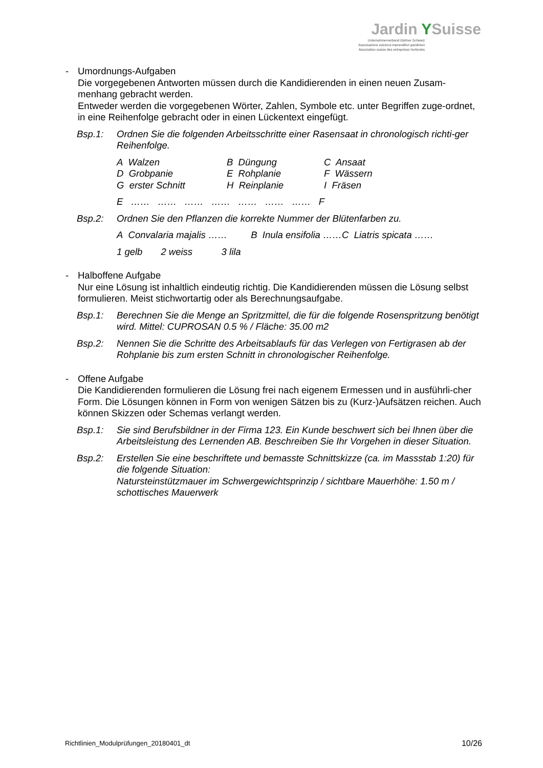Jardin YSuisse
Unternehmerverband Gärtner Schweiz
Associazione svizzera imprenditori giardinieri
Association suisse des entreprises horticoles
- Umordnungs-Aufgaben
Die vorgegebenen Antworten müssen durch die Kandidierenden in einen neuen Zusam-menhang gebracht werden.
Entweder werden die vorgegebenen Wörter, Zahlen, Symbole etc. unter Begriffen zuge-ordnet, in eine Reihenfolge gebracht oder in einen Lückentext eingefügt.
Bsp.1: Ordnen Sie die folgenden Arbeitsschritte einer Rasensaat in chronologisch richti-ger Reihenfolge.
A Walzen
B Düngung
C Ansaat
D Grobpanie
E Rohplanie
F Wässern
G erster Schnitt
H Reinplanie
I Fräsen
E …… …… …… …… …… …… …… F
Bsp.2: Ordnen Sie den Pflanzen die korrekte Nummer der Blütenfarben zu.
A Convalaria majalis …… B Inula ensifolia ……C Liatris spicata ……
1 gelb 2 weiss 3 lila
- Halboffene Aufgabe
Nur eine Lösung ist inhaltlich eindeutig richtig. Die Kandidierenden müssen die Lösung selbst formulieren. Meist stichwortartig oder als Berechnungsaufgabe.
Bsp.1: Berechnen Sie die Menge an Spritzmittel, die für die folgende Rosenspritzung benötigt wird. Mittel: CUPROSAN 0.5 % / Fläche: 35.00 m2
Bsp.2: Nennen Sie die Schritte des Arbeitsablaufs für das Verlegen von Fertigrasen ab der Rohplanie bis zum ersten Schnitt in chronologischer Reihenfolge.
- Offene Aufgabe
Die Kandidierenden formulieren die Lösung frei nach eigenem Ermessen und in ausführli-cher Form. Die Lösungen können in Form von wenigen Sätzen bis zu (Kurz-)Aufsätzen reichen. Auch können Skizzen oder Schemas verlangt werden.
Bsp.1: Sie sind Berufsbildner in der Firma 123. Ein Kunde beschwert sich bei Ihnen über die Arbeitsleistung des Lernenden AB. Beschreiben Sie Ihr Vorgehen in dieser Situation.
Bsp.2: Erstellen Sie eine beschriftete und bemasste Schnittskizze (ca. im Massstab 1:20) für die folgende Situation:
Natursteinstützmauer im Schwergewichtsprinzip / sichtbare Mauerhöhe: 1.50 m / schottisches Mauerwerk
Richtlinien_Modulprüfungen_20180401_dt
10/26